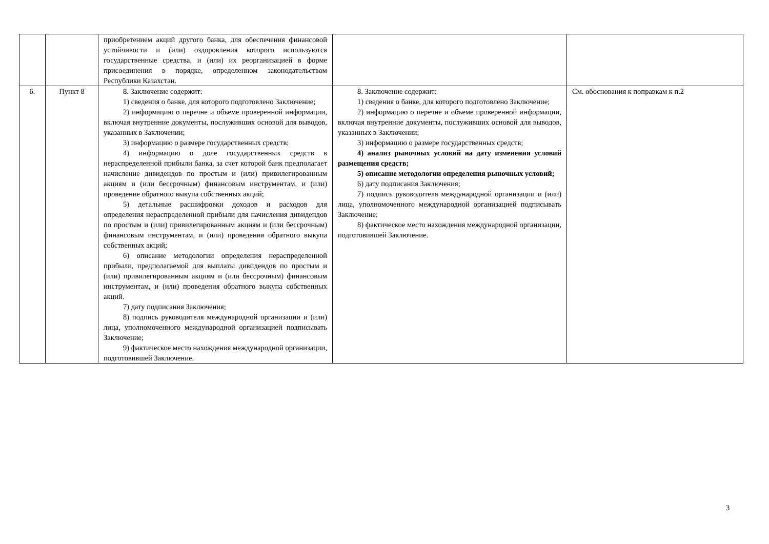| | | приобретением акций другого банка, для обеспечения финансовой устойчивости и (или) оздоровления которого используются государственные средства, и (или) их реорганизацией в форме присоединения в порядке, определенном законодательством Республики Казахстан. | | |
| 6. | Пункт 8 | 8. Заключение содержит: 1) сведения о банке, для которого подготовлено Заключение; 2) информацию о перечне и объеме проверенной информации, включая внутренние документы, послуживших основой для выводов, указанных в Заключении; 3) информацию о размере государственных средств; 4) информацию о доле государственных средств в нераспределенной прибыли банка, за счет которой банк предполагает начисление дивидендов по простым и (или) привилегированным акциям и (или бессрочным) финансовым инструментам, и (или) проведение обратного выкупа собственных акций; 5) детальные расшифровки доходов и расходов для определения нераспределенной прибыли для начисления дивидендов по простым и (или) привилегированным акциям и (или бессрочным) финансовым инструментам, и (или) проведения обратного выкупа собственных акций; 6) описание методологии определения нераспределенной прибыли, предполагаемой для выплаты дивидендов по простым и (или) привилегированным акциям и (или бессрочным) финансовым инструментам, и (или) проведения обратного выкупа собственных акций. 7) дату подписания Заключения; 8) подпись руководителя международной организации и (или) лица, уполномоченного международной организацией подписывать Заключение; 9) фактическое место нахождения международной организации, подготовившей Заключение. | 8. Заключение содержит: 1) сведения о банке, для которого подготовлено Заключение; 2) информацию о перечне и объеме проверенной информации, включая внутренние документы, послуживших основой для выводов, указанных в Заключении; 3) информацию о размере государственных средств; 4) анализ рыночных условий на дату изменения условий размещения средств; 5) описание методологии определения рыночных условий; 6) дату подписания Заключения; 7) подпись руководителя международной организации и (или) лица, уполномоченного международной организацией подписывать Заключение; 8) фактическое место нахождения международной организации, подготовившей Заключение. | См. обоснования к поправкам к п.2 |
3